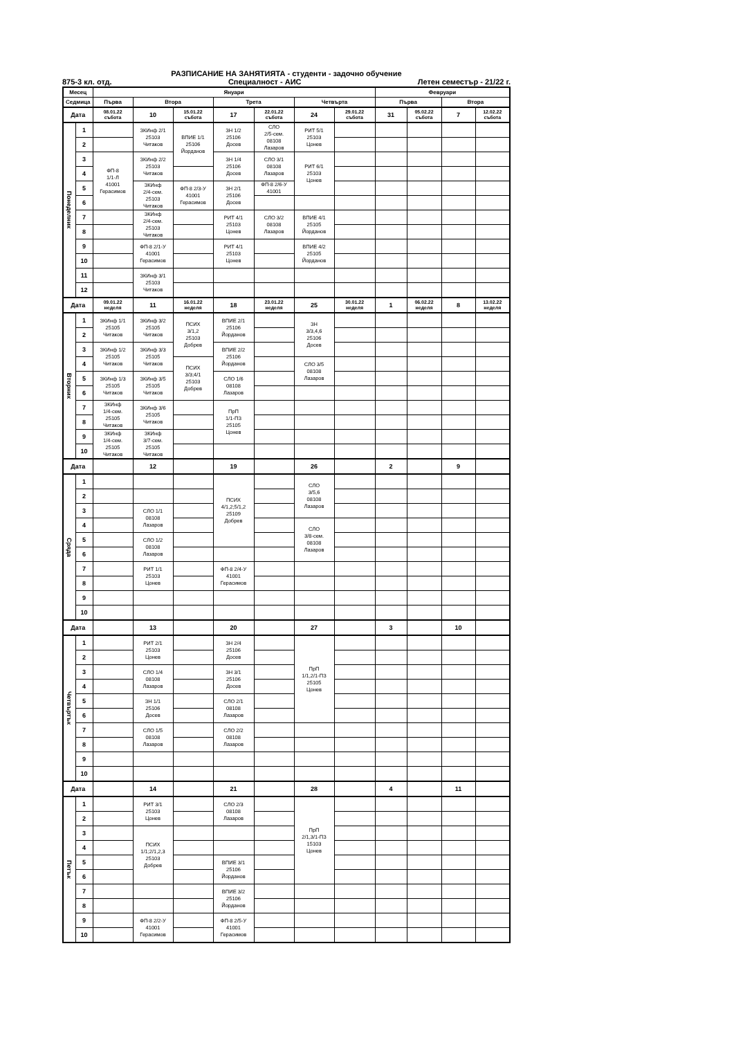РАЗПИСАНИЕ НА ЗАНЯТИЯТА - студенти - задочно обучение
875-3 кл. отд. Специалност - АИС Летен семестър - 21/22 г.
| Месец | | Януари | | | | | | | Февруари | | | |
| --- | --- | --- | --- | --- | --- | --- | --- | --- | --- | --- | --- | --- |
| Седмица | | Първа | Втора | | Трета | | Четвърта | | Първа | | Втора | |
| Дата | | 08.01.22 събота | 10 | 15.01.22 събота | 17 | 22.01.22 събота | 24 | 29.01.22 събота | 31 | 05.02.22 събота | 7 | 12.02.22 събота |
| Понеделник | 1 | | ЗКИнф 2/1 25103 Читаков | ВПИЕ 1/1 25106 Йорданов | ЗН 1/2 25106 Досев | СЛО 2/5-сем. 08108 Лазаров | РИТ 5/1 25103 Цонев | | | | | |
| | 2 | | | | | | | | | | | |
| | 3 | ФП-8 1/1-Л 41001 Герасимов | ЗКИнф 2/2 25103 Читаков | | ЗН 1/4 25106 Досев | СЛО 3/1 08108 Лазаров | РИТ 6/1 25103 Цонев | | | | | |
| | 4 | | | | | | | | | | | |
| | 5 | | ЗКИнф 2/4-сем. 25103 Читаков | ФП-8 2/3-У 41001 Герасимов | ЗН 2/1 25106 Досев | ФП-8 2/6-У 41001 | | | | | | |
| | 6 | | | | | | | | | | | |
| | 7 | | ЗКИнф 2/4-сем. 25103 Читаков | | РИТ 4/1 25103 Цонев | СЛО 3/2 08108 Лазаров | ВПИЕ 4/1 25105 Йорданов | | | | | |
| | 8 | | | | | | | | | | | |
| | 9 | | ФП-8 2/1-У 41001 Герасимов | | РИТ 4/1 25103 Цонев | | ВПИЕ 4/2 25105 Йорданов | | | | | |
| | 10 | | | | | | | | | | | |
| | 11 | | ЗКИнф 3/1 25103 Читаков | | | | | | | | | |
| | 12 | | | | | | | | | | | |
| Дата | | 09.01.22 неделя | 11 | 16.01.22 неделя | 18 | 23.01.22 неделя | 25 | 30.01.22 неделя | 1 | 06.02.22 неделя | 8 | 13.02.22 неделя |
| Вторник | 1 | ЗКИнф 1/1 25105 Читаков | ЗКИнф 3/2 25105 Читаков | ПСИХ 3/1,2 25103 Добрев | ВПИЕ 2/1 25106 Йорданов | | ЗН 3/3,4,6 25106 Досев | | | | | |
| | 2 | | | | | | | | | | | |
| | 3 | ЗКИнф 1/2 25105 Читаков | ЗКИнф 3/3 25105 Читаков | | ВПИЕ 2/2 25106 Йорданов | | | | | | | |
| | 4 | | | ПСИХ 3/3;4/1 25103 Добрев | | | СЛО 3/5 08108 Лазаров | | | | | |
| | 5 | ЗКИнф 1/3 25105 Читаков | ЗКИнф 3/5 25105 Читаков | | СЛО 1/6 08108 Лазаров | | | | | | | |
| | 6 | | | | | | | | | | | |
| | 7 | ЗКИнф 1/4-сем. 25105 Читаков | ЗКИнф 3/6 25105 Читаков | | ПрП 1/1-ПЗ 25105 Цонев | | | | | | | |
| | 8 | | | | | | | | | | | |
| | 9 | ЗКИнф 1/4-сем. 25105 Читаков | ЗКИнф 3/7-сем. 25105 Читаков | | | | | | | | | |
| | 10 | | | | | | | | | | | |
| Дата | | | 12 | | 19 | | 26 | | 2 | | 9 | |
| Сряда | 1 | | | | ПСИХ 4/1,2;5/1,2 25109 Добрев | | СЛО 3/5,6 08108 Лазаров | | | | | |
| | 2 | | | | | | | | | | | |
| | 3 | | СЛО 1/1 08108 Лазаров | | | | | | | | | |
| | 4 | | | | | | СЛО 3/8-сем. 08108 Лазаров | | | | | |
| | 5 | | СЛО 1/2 08108 Лазаров | | | | | | | | | |
| | 6 | | | | | | | | | | | |
| | 7 | | РИТ 1/1 25103 Цонев | | ФП-8 2/4-У 41001 Герасимов | | | | | | | |
| | 8 | | | | | | | | | | | |
| | 9 | | | | | | | | | | | |
| | 10 | | | | | | | | | | | |
| Дата | | | 13 | | 20 | | 27 | | 3 | | 10 | |
| Четвъртък | 1 | | РИТ 2/1 25103 Цонев | | ЗН 2/4 25106 Досев | | ПрП 1/1,2/1-ПЗ 25105 Цонев | | | | | |
| | 2 | | | | | | | | | | | |
| | 3 | | СЛО 1/4 08108 Лазаров | | ЗН 3/1 25106 Досев | | | | | | | |
| | 4 | | | | | | | | | | | |
| | 5 | | ЗН 1/1 25106 Досев | | СЛО 2/1 08108 Лазаров | | | | | | | |
| | 6 | | | | | | | | | | | |
| | 7 | | СЛО 1/5 08108 Лазаров | | СЛО 2/2 08108 Лазаров | | | | | | | |
| | 8 | | | | | | | | | | | |
| | 9 | | | | | | | | | | | |
| | 10 | | | | | | | | | | | |
| Дата | | | 14 | | 21 | | 28 | | 4 | | 11 | |
| Петък | 1 | | РИТ 3/1 25103 Цонев | | СЛО 2/3 08108 Лазаров | | ПрП 2/1,3/1-ПЗ 15103 Цонев | | | | | |
| | 2 | | | | | | | | | | | |
| | 3 | | ПСИХ 1/1;2/1,2,3 25103 Добрев | | | | | | | | | |
| | 4 | | | | | | | | | | | |
| | 5 | | | | ВПИЕ 3/1 25106 Йорданов | | | | | | | |
| | 6 | | | | | | | | | | | |
| | 7 | | | | ВПИЕ 3/2 25106 Йорданов | | | | | | | |
| | 8 | | | | | | | | | | | |
| | 9 | | ФП-8 2/2-У 41001 Герасимов | | ФП-8 2/5-У 41001 Герасимов | | | | | | | |
| | 10 | | | | | | | | | | | |